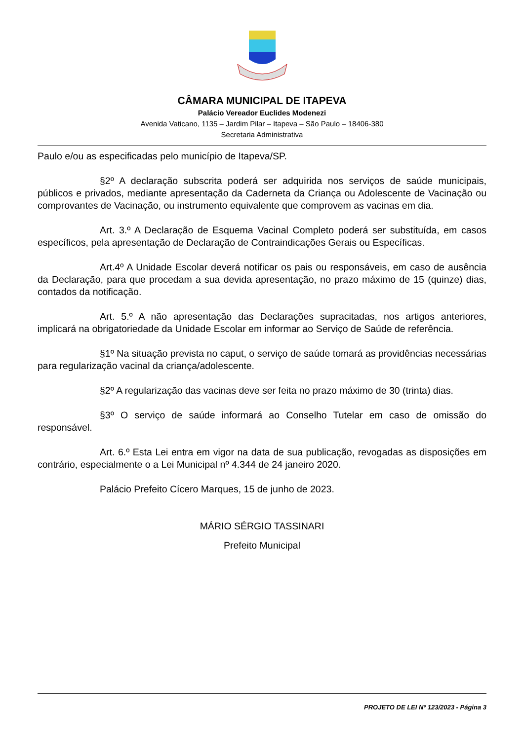CÂMARA MUNICIPAL DE ITAPEVA
Palácio Vereador Euclides Modenezi
Avenida Vaticano, 1135 – Jardim Pilar – Itapeva – São Paulo – 18406-380
Secretaria Administrativa
Paulo e/ou as especificadas pelo município de Itapeva/SP.
§2º A declaração subscrita poderá ser adquirida nos serviços de saúde municipais, públicos e privados, mediante apresentação da Caderneta da Criança ou Adolescente de Vacinação ou comprovantes de Vacinação, ou instrumento equivalente que comprovem as vacinas em dia.
Art. 3.º A Declaração de Esquema Vacinal Completo poderá ser substituída, em casos específicos, pela apresentação de Declaração de Contraindicações Gerais ou Específicas.
Art.4º A Unidade Escolar deverá notificar os pais ou responsáveis, em caso de ausência da Declaração, para que procedam a sua devida apresentação, no prazo máximo de 15 (quinze) dias, contados da notificação.
Art. 5.º A não apresentação das Declarações supracitadas, nos artigos anteriores, implicará na obrigatoriedade da Unidade Escolar em informar ao Serviço de Saúde de referência.
§1º Na situação prevista no caput, o serviço de saúde tomará as providências necessárias para regularização vacinal da criança/adolescente.
§2º A regularização das vacinas deve ser feita no prazo máximo de 30 (trinta) dias.
§3º O serviço de saúde informará ao Conselho Tutelar em caso de omissão do responsável.
Art. 6.º Esta Lei entra em vigor na data de sua publicação, revogadas as disposições em contrário, especialmente o a Lei Municipal nº 4.344 de 24 janeiro 2020.
Palácio Prefeito Cícero Marques, 15 de junho de 2023.
MÁRIO SÉRGIO TASSINARI
Prefeito Municipal
PROJETO DE LEI Nº 123/2023 - Página 3